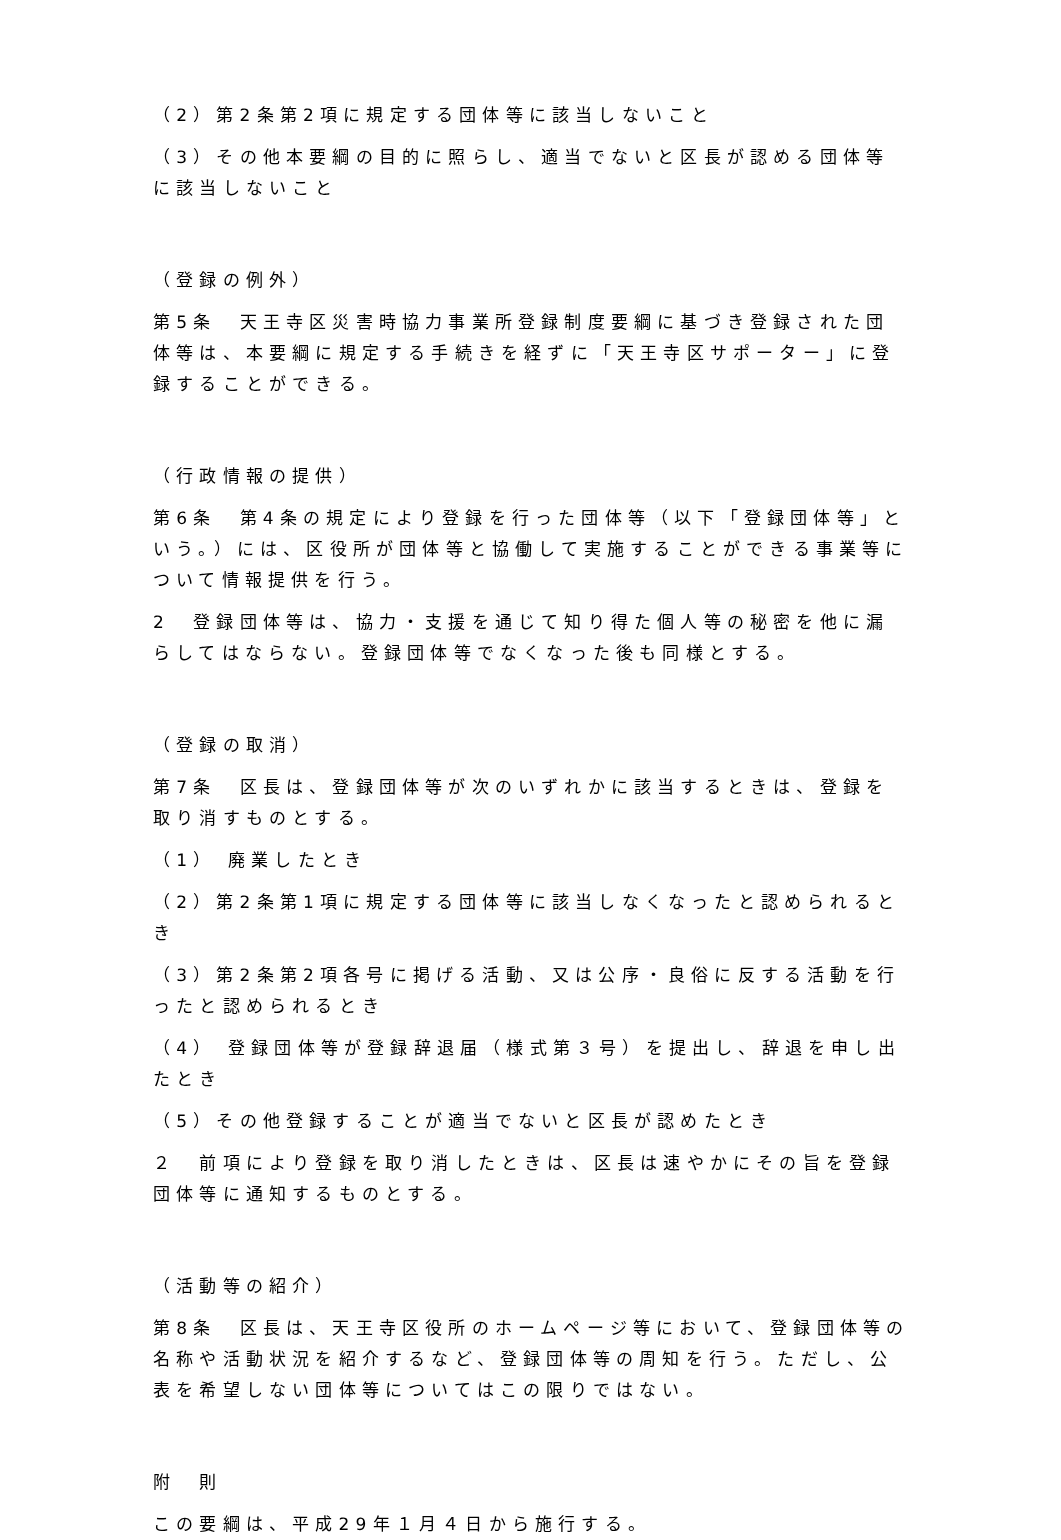（2）第2条第2項に規定する団体等に該当しないこと
（3）その他本要綱の目的に照らし、適当でないと区長が認める団体等に該当しないこと
（登録の例外）
第5条　天王寺区災害時協力事業所登録制度要綱に基づき登録された団体等は、本要綱に規定する手続きを経ずに「天王寺区サポーター」に登録することができる。
（行政情報の提供）
第6条　第4条の規定により登録を行った団体等（以下「登録団体等」という。）には、区役所が団体等と協働して実施することができる事業等について情報提供を行う。
2　登録団体等は、協力・支援を通じて知り得た個人等の秘密を他に漏らしてはならない。登録団体等でなくなった後も同様とする。
（登録の取消）
第7条　区長は、登録団体等が次のいずれかに該当するときは、登録を取り消すものとする。
（1） 廃業したとき
（2）第2条第1項に規定する団体等に該当しなくなったと認められるとき
（3）第2条第2項各号に掲げる活動、又は公序・良俗に反する活動を行ったと認められるとき
（4） 登録団体等が登録辞退届（様式第３号）を提出し、辞退を申し出たとき
（5）その他登録することが適当でないと区長が認めたとき
２　前項により登録を取り消したときは、区長は速やかにその旨を登録団体等に通知するものとする。
（活動等の紹介）
第8条　区長は、天王寺区役所のホームページ等において、登録団体等の名称や活動状況を紹介するなど、登録団体等の周知を行う。ただし、公表を希望しない団体等についてはこの限りではない。
附　則
この要綱は、平成29年１月４日から施行する。